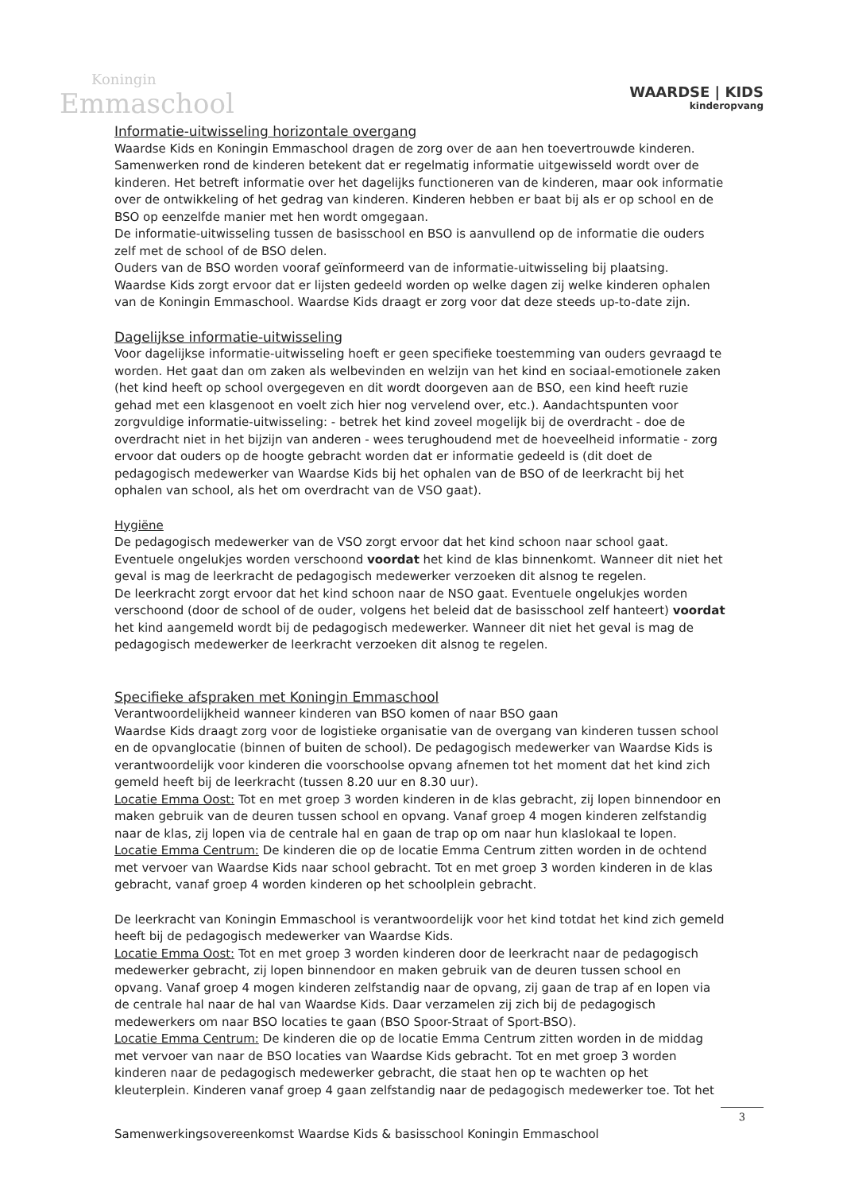Koningin
Emmaschool
WAARDSE | KIDS
kinderopvang
Informatie-uitwisseling horizontale overgang
Waardse Kids en Koningin Emmaschool dragen de zorg over de aan hen toevertrouwde kinderen. Samenwerken rond de kinderen betekent dat er regelmatig informatie uitgewisseld wordt over de kinderen. Het betreft informatie over het dagelijks functioneren van de kinderen, maar ook informatie over de ontwikkeling of het gedrag van kinderen. Kinderen hebben er baat bij als er op school en de BSO op eenzelfde manier met hen wordt omgegaan.
De informatie-uitwisseling tussen de basisschool en BSO is aanvullend op de informatie die ouders zelf met de school of de BSO delen.
Ouders van de BSO worden vooraf geïnformeerd van de informatie-uitwisseling bij plaatsing.
Waardse Kids zorgt ervoor dat er lijsten gedeeld worden op welke dagen zij welke kinderen ophalen van de Koningin Emmaschool. Waardse Kids draagt er zorg voor dat deze steeds up-to-date zijn.
Dagelijkse informatie-uitwisseling
Voor dagelijkse informatie-uitwisseling hoeft er geen specifieke toestemming van ouders gevraagd te worden. Het gaat dan om zaken als welbevinden en welzijn van het kind en sociaal-emotionele zaken (het kind heeft op school overgegeven en dit wordt doorgeven aan de BSO, een kind heeft ruzie gehad met een klasgenoot en voelt zich hier nog vervelend over, etc.). Aandachtspunten voor zorgvuldige informatie-uitwisseling: - betrek het kind zoveel mogelijk bij de overdracht - doe de overdracht niet in het bijzijn van anderen - wees terughoudend met de hoeveelheid informatie - zorg ervoor dat ouders op de hoogte gebracht worden dat er informatie gedeeld is (dit doet de pedagogisch medewerker van Waardse Kids bij het ophalen van de BSO of de leerkracht bij het ophalen van school, als het om overdracht van de VSO gaat).
Hygiëne
De pedagogisch medewerker van de VSO zorgt ervoor dat het kind schoon naar school gaat. Eventuele ongelukjes worden verschoond voordat het kind de klas binnenkomt. Wanneer dit niet het geval is mag de leerkracht de pedagogisch medewerker verzoeken dit alsnog te regelen.
De leerkracht zorgt ervoor dat het kind schoon naar de NSO gaat. Eventuele ongelukjes worden verschoond (door de school of de ouder, volgens het beleid dat de basisschool zelf hanteert) voordat het kind aangemeld wordt bij de pedagogisch medewerker. Wanneer dit niet het geval is mag de pedagogisch medewerker de leerkracht verzoeken dit alsnog te regelen.
Specifieke afspraken met Koningin Emmaschool
Verantwoordelijkheid wanneer kinderen van BSO komen of naar BSO gaan
Waardse Kids draagt zorg voor de logistieke organisatie van de overgang van kinderen tussen school en de opvanglocatie (binnen of buiten de school). De pedagogisch medewerker van Waardse Kids is verantwoordelijk voor kinderen die voorschoolse opvang afnemen tot het moment dat het kind zich gemeld heeft bij de leerkracht (tussen 8.20 uur en 8.30 uur).
Locatie Emma Oost: Tot en met groep 3 worden kinderen in de klas gebracht, zij lopen binnendoor en maken gebruik van de deuren tussen school en opvang. Vanaf groep 4 mogen kinderen zelfstandig naar de klas, zij lopen via de centrale hal en gaan de trap op om naar hun klaslokaal te lopen.
Locatie Emma Centrum: De kinderen die op de locatie Emma Centrum zitten worden in de ochtend met vervoer van Waardse Kids naar school gebracht. Tot en met groep 3 worden kinderen in de klas gebracht, vanaf groep 4 worden kinderen op het schoolplein gebracht.
De leerkracht van Koningin Emmaschool is verantwoordelijk voor het kind totdat het kind zich gemeld heeft bij de pedagogisch medewerker van Waardse Kids.
Locatie Emma Oost: Tot en met groep 3 worden kinderen door de leerkracht naar de pedagogisch medewerker gebracht, zij lopen binnendoor en maken gebruik van de deuren tussen school en opvang. Vanaf groep 4 mogen kinderen zelfstandig naar de opvang, zij gaan de trap af en lopen via de centrale hal naar de hal van Waardse Kids. Daar verzamelen zij zich bij de pedagogisch medewerkers om naar BSO locaties te gaan (BSO Spoor-Straat of Sport-BSO).
Locatie Emma Centrum: De kinderen die op de locatie Emma Centrum zitten worden in de middag met vervoer van naar de BSO locaties van Waardse Kids gebracht. Tot en met groep 3 worden kinderen naar de pedagogisch medewerker gebracht, die staat hen op te wachten op het kleuterplein. Kinderen vanaf groep 4 gaan zelfstandig naar de pedagogisch medewerker toe. Tot het
Samenwerkingsovereenkomst Waardse Kids & basisschool Koningin Emmaschool
3